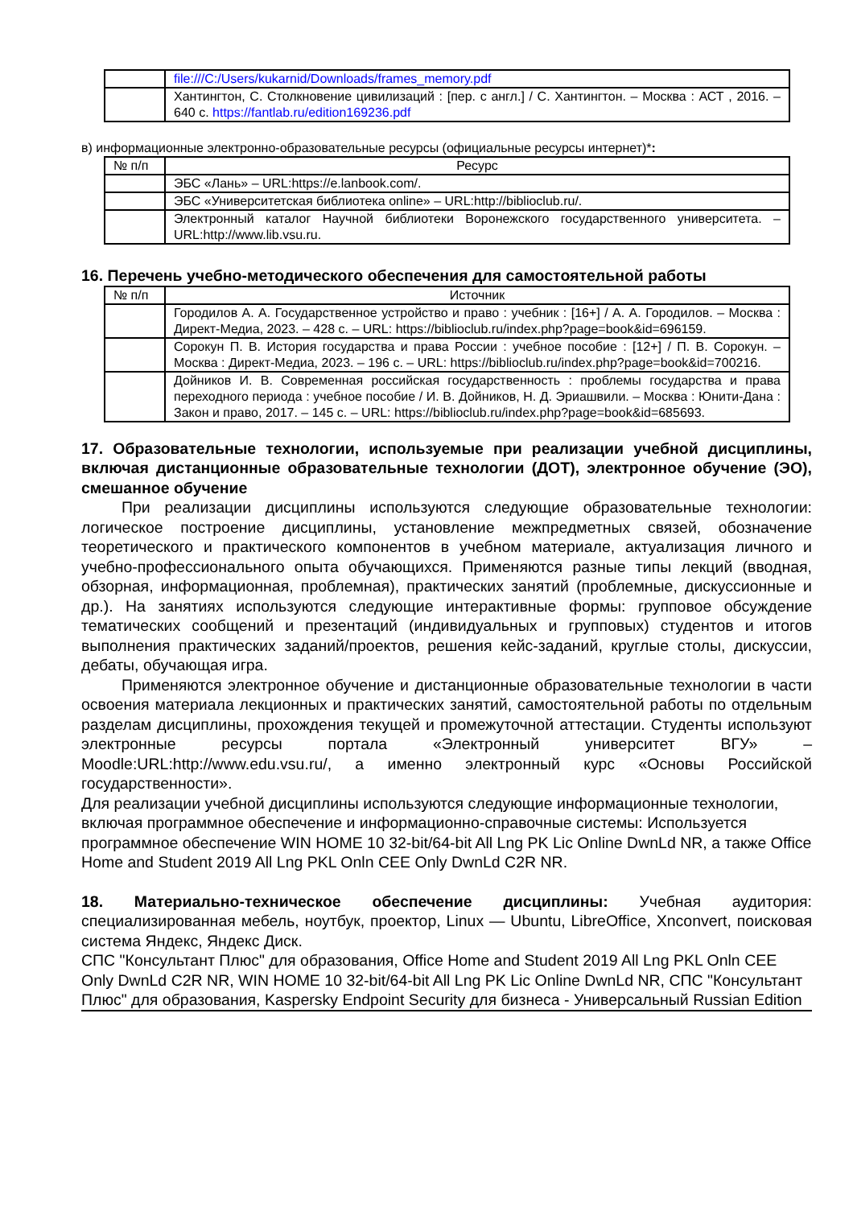| | file:///C:/Users/kukarnid/Downloads/frames_memory.pdf |
| | Хантингтон, С. Столкновение цивилизаций : [пер. с англ.] / С. Хантингтон. – Москва : АСТ , 2016. – 640 с. https://fantlab.ru/edition169236.pdf |
в) информационные электронно-образовательные ресурсы (официальные ресурсы интернет)*:
| № п/п | Ресурс |
| --- | --- |
| | ЭБС «Лань» – URL:https://e.lanbook.com/. |
| | ЭБС «Университетская библиотека online» – URL:http://biblioclub.ru/. |
| | Электронный каталог Научной библиотеки Воронежского государственного университета. – URL:http://www.lib.vsu.ru. |
16. Перечень учебно-методического обеспечения для самостоятельной работы
| № п/п | Источник |
| --- | --- |
| | Городилов А. А. Государственное устройство и право : учебник : [16+] / А. А. Городилов. – Москва : Директ-Медиа, 2023. – 428 с. – URL: https://biblioclub.ru/index.php?page=book&id=696159. |
| | Сорокун П. В. История государства и права России : учебное пособие : [12+] / П. В. Сорокун. – Москва : Директ-Медиа, 2023. – 196 с. – URL: https://biblioclub.ru/index.php?page=book&id=700216. |
| | Дойников И. В. Современная российская государственность : проблемы государства и права переходного периода : учебное пособие / И. В. Дойников, Н. Д. Эриашвили. – Москва : Юнити-Дана : Закон и право, 2017. – 145 с. – URL: https://biblioclub.ru/index.php?page=book&id=685693. |
17. Образовательные технологии, используемые при реализации учебной дисциплины, включая дистанционные образовательные технологии (ДОТ), электронное обучение (ЭО), смешанное обучение
При реализации дисциплины используются следующие образовательные технологии: логическое построение дисциплины, установление межпредметных связей, обозначение теоретического и практического компонентов в учебном материале, актуализация личного и учебно-профессионального опыта обучающихся. Применяются разные типы лекций (вводная, обзорная, информационная, проблемная), практических занятий (проблемные, дискуссионные и др.). На занятиях используются следующие интерактивные формы: групповое обсуждение тематических сообщений и презентаций (индивидуальных и групповых) студентов и итогов выполнения практических заданий/проектов, решения кейс-заданий, круглые столы, дискуссии, дебаты, обучающая игра.
Применяются электронное обучение и дистанционные образовательные технологии в части освоения материала лекционных и практических занятий, самостоятельной работы по отдельным разделам дисциплины, прохождения текущей и промежуточной аттестации. Студенты используют электронные ресурсы портала «Электронный университет ВГУ» – Moodle:URL:http://www.edu.vsu.ru/, а именно электронный курс «Основы Российской государственности».
Для реализации учебной дисциплины используются следующие информационные технологии, включая программное обеспечение и информационно-справочные системы: Используется программное обеспечение WIN HOME 10 32-bit/64-bit All Lng PK Lic Online DwnLd NR, а также Office Home and Student 2019 All Lng PKL Onln CEE Only DwnLd C2R NR.
18. Материально-техническое обеспечение дисциплины: Учебная аудитория: специализированная мебель, ноутбук, проектор, Linux — Ubuntu, LibreOffice, Xnconvert, поисковая система Яндекс, Яндекс Диск.
СПС "Консультант Плюс" для образования, Office Home and Student 2019 All Lng PKL Onln CEE Only DwnLd C2R NR, WIN HOME 10 32-bit/64-bit All Lng PK Lic Online DwnLd NR, СПС "Консультант Плюс" для образования, Kaspersky Endpoint Security для бизнеса - Универсальный Russian Edition